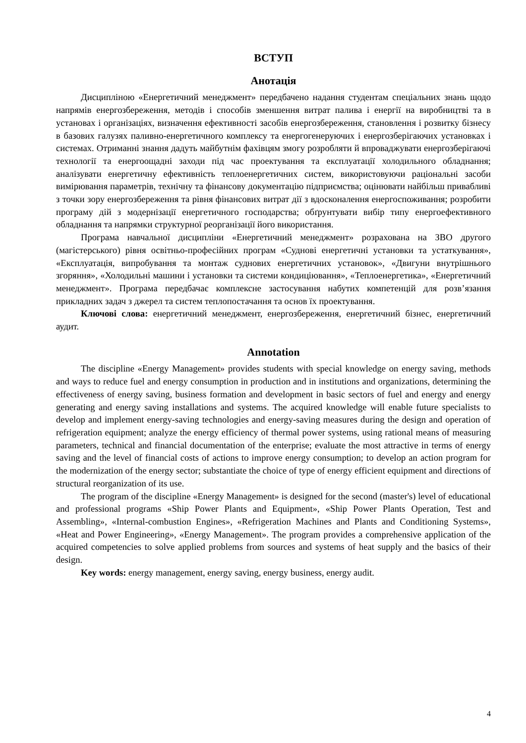ВСТУП
Анотація
Дисципліною «Енергетичний менеджмент» передбачено надання студентам спеціальних знань щодо напрямів енергозбереження, методів і способів зменшення витрат палива і енергії на виробництві та в установах і організаціях, визначення ефективності засобів енергозбереження, становлення і розвитку бізнесу в базових галузях паливно-енергетичного комплексу та енергогенеруючих і енергозберігаючих установках і системах. Отриманні знання дадуть майбутнім фахівцям змогу розробляти й впроваджувати енергозберігаючі технології та енергоощадні заходи під час проектування та експлуатації холодильного обладнання; аналізувати енергетичну ефективність теплоенергетичних систем, використовуючи раціональні засоби вимірювання параметрів, технічну та фінансову документацію підприємства; оцінювати найбільш привабливі з точки зору енергозбереження та рівня фінансових витрат дії з вдосконалення енергоспоживання; розробити програму дій з модернізації енергетичного господарства; обґрунтувати вибір типу енергоефективного обладнання та напрямки структурної реорганізації його використання.
Програма навчальної дисципліни «Енергетичний менеджмент» розрахована на ЗВО другого (магістерського) рівня освітньо-професійних програм «Суднові енергетичні установки та устаткування», «Експлуатація, випробування та монтаж суднових енергетичних установок», «Двигуни внутрішнього згоряння», «Холодильні машини і установки та системи кондиціювання», «Теплоенергетика», «Енергетичний менеджмент». Програма передбачає комплексне застосування набутих компетенцій для розв’язання прикладних задач з джерел та систем теплопостачання та основ їх проектування.
Ключові слова: енергетичний менеджмент, енергозбереження, енергетичний бізнес, енергетичний аудит.
Annotation
The discipline «Energy Management» provides students with special knowledge on energy saving, methods and ways to reduce fuel and energy consumption in production and in institutions and organizations, determining the effectiveness of energy saving, business formation and development in basic sectors of fuel and energy and energy generating and energy saving installations and systems. The acquired knowledge will enable future specialists to develop and implement energy-saving technologies and energy-saving measures during the design and operation of refrigeration equipment; analyze the energy efficiency of thermal power systems, using rational means of measuring parameters, technical and financial documentation of the enterprise; evaluate the most attractive in terms of energy saving and the level of financial costs of actions to improve energy consumption; to develop an action program for the modernization of the energy sector; substantiate the choice of type of energy efficient equipment and directions of structural reorganization of its use.
The program of the discipline «Energy Management» is designed for the second (master's) level of educational and professional programs «Ship Power Plants and Equipment», «Ship Power Plants Operation, Test and Assembling», «Internal-combustion Engines», «Refrigeration Machines and Plants and Conditioning Systems», «Heat and Power Engineering», «Energy Management». The program provides a comprehensive application of the acquired competencies to solve applied problems from sources and systems of heat supply and the basics of their design.
Key words: energy management, energy saving, energy business, energy audit.
4